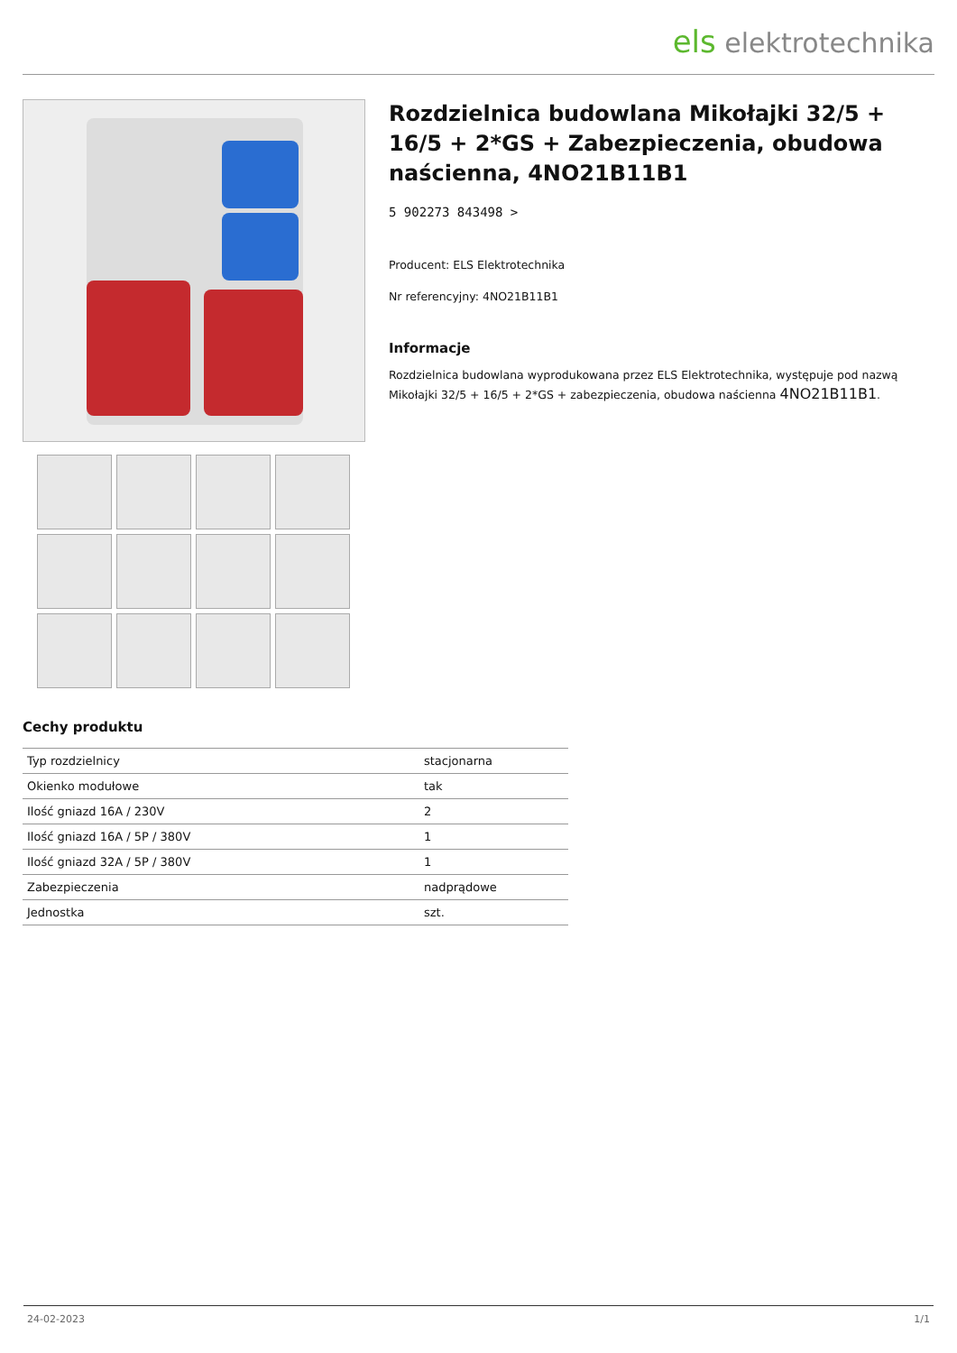els elektrotechnika
Rozdzielnica budowlana Mikołajki 32/5 + 16/5 + 2*GS + Zabezpieczenia, obudowa naścienna, 4NO21B11B1
5 902273 843498 >
Producent: ELS Elektrotechnika
Nr referencyjny: 4NO21B11B1
Informacje
Rozdzielnica budowlana wyprodukowana przez ELS Elektrotechnika, występuje pod nazwą Mikołajki 32/5 + 16/5 + 2*GS + zabezpieczenia, obudowa naścienna 4NO21B11B1.
Cechy produktu
| Typ rozdzielnicy | stacjonarna |
| Okienko modułowe | tak |
| Ilość gniazd 16A / 230V | 2 |
| Ilość gniazd 16A / 5P / 380V | 1 |
| Ilość gniazd 32A / 5P / 380V | 1 |
| Zabezpieczenia | nadprądowe |
| Jednostka | szt. |
24-02-2023 1/1